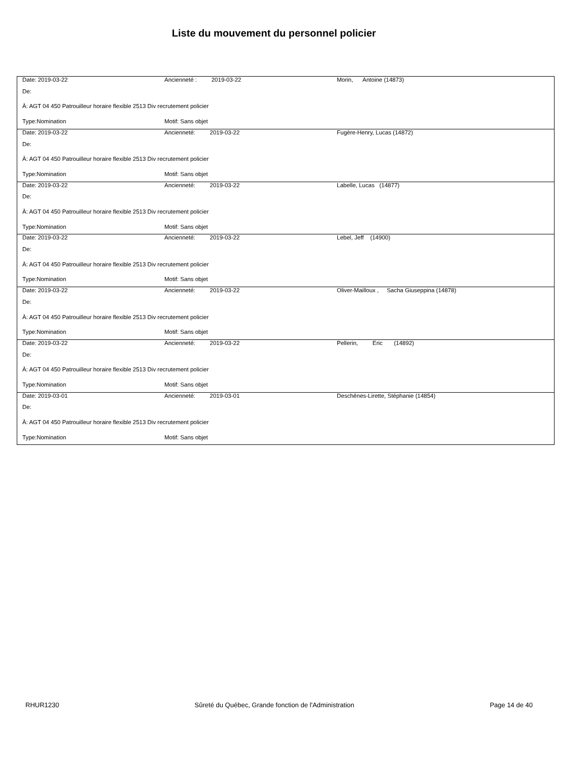Liste du mouvement du personnel policier
| Date: 2019-03-22 | Ancienneté : 2019-03-22 | Morin, Antoine (14873) |
| De: | | |
| À: AGT 04 450 Patrouilleur horaire flexible 2513 Div recrutement policier | | |
| Type:Nomination | Motif: Sans objet | |
| Date: 2019-03-22 | Ancienneté: 2019-03-22 | Fugère-Henry, Lucas (14872) |
| De: | | |
| À: AGT 04 450 Patrouilleur horaire flexible 2513 Div recrutement policier | | |
| Type:Nomination | Motif: Sans objet | |
| Date: 2019-03-22 | Ancienneté: 2019-03-22 | Labelle, Lucas (14877) |
| De: | | |
| À: AGT 04 450 Patrouilleur horaire flexible 2513 Div recrutement policier | | |
| Type:Nomination | Motif: Sans objet | |
| Date: 2019-03-22 | Ancienneté: 2019-03-22 | Lebel, Jeff (14900) |
| De: | | |
| À: AGT 04 450 Patrouilleur horaire flexible 2513 Div recrutement policier | | |
| Type:Nomination | Motif: Sans objet | |
| Date: 2019-03-22 | Ancienneté: 2019-03-22 | Oliver-Mailloux , Sacha Giuseppina (14878) |
| De: | | |
| À: AGT 04 450 Patrouilleur horaire flexible 2513 Div recrutement policier | | |
| Type:Nomination | Motif: Sans objet | |
| Date: 2019-03-22 | Ancienneté: 2019-03-22 | Pellerin, Eric (14892) |
| De: | | |
| À: AGT 04 450 Patrouilleur horaire flexible 2513 Div recrutement policier | | |
| Type:Nomination | Motif: Sans objet | |
| Date: 2019-03-01 | Ancienneté: 2019-03-01 | Deschênes-Lirette, Stéphanie (14854) |
| De: | | |
| À: AGT 04 450 Patrouilleur horaire flexible 2513 Div recrutement policier | | |
| Type:Nomination | Motif: Sans objet | |
RHUR1230 Sûreté du Québec, Grande fonction de l'Administration Page 14 de 40